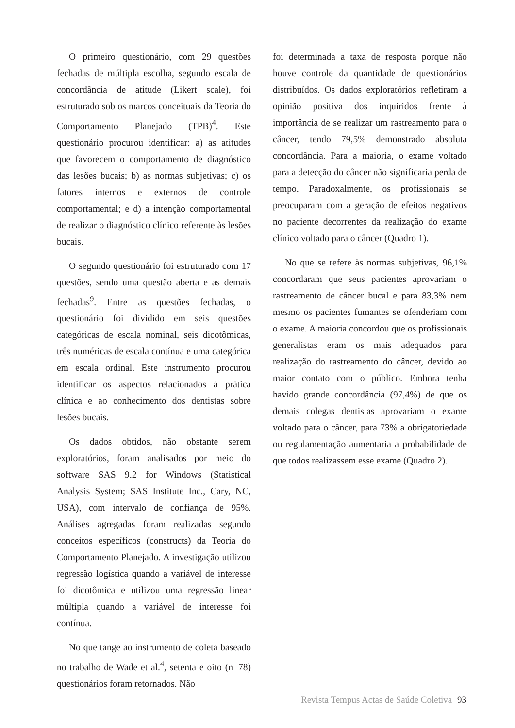O primeiro questionário, com 29 questões fechadas de múltipla escolha, segundo escala de concordância de atitude (Likert scale), foi estruturado sob os marcos conceituais da Teoria do Comportamento Planejado (TPB)<sup>4</sup>. Este questionário procurou identificar: a) as atitudes que favorecem o comportamento de diagnóstico das lesões bucais; b) as normas subjetivas; c) os fatores internos e externos de controle comportamental; e d) a intenção comportamental de realizar o diagnóstico clínico referente às lesões bucais.
O segundo questionário foi estruturado com 17 questões, sendo uma questão aberta e as demais fechadas<sup>9</sup>. Entre as questões fechadas, o questionário foi dividido em seis questões categóricas de escala nominal, seis dicotômicas, três numéricas de escala contínua e uma categórica em escala ordinal. Este instrumento procurou identificar os aspectos relacionados à prática clínica e ao conhecimento dos dentistas sobre lesões bucais.
Os dados obtidos, não obstante serem exploratórios, foram analisados por meio do software SAS 9.2 for Windows (Statistical Analysis System; SAS Institute Inc., Cary, NC, USA), com intervalo de confiança de 95%. Análises agregadas foram realizadas segundo conceitos específicos (constructs) da Teoria do Comportamento Planejado. A investigação utilizou regressão logística quando a variável de interesse foi dicotômica e utilizou uma regressão linear múltipla quando a variável de interesse foi contínua.
No que tange ao instrumento de coleta baseado no trabalho de Wade et al.<sup>4</sup>, setenta e oito (n=78) questionários foram retornados. Não
foi determinada a taxa de resposta porque não houve controle da quantidade de questionários distribuídos. Os dados exploratórios refletiram a opinião positiva dos inquiridos frente à importância de se realizar um rastreamento para o câncer, tendo 79,5% demonstrado absoluta concordância. Para a maioria, o exame voltado para a detecção do câncer não significaria perda de tempo. Paradoxalmente, os profissionais se preocuparam com a geração de efeitos negativos no paciente decorrentes da realização do exame clínico voltado para o câncer (Quadro 1).
No que se refere às normas subjetivas, 96,1% concordaram que seus pacientes aprovariam o rastreamento de câncer bucal e para 83,3% nem mesmo os pacientes fumantes se ofenderiam com o exame. A maioria concordou que os profissionais generalistas eram os mais adequados para realização do rastreamento do câncer, devido ao maior contato com o público. Embora tenha havido grande concordância (97,4%) de que os demais colegas dentistas aprovariam o exame voltado para o câncer, para 73% a obrigatoriedade ou regulamentação aumentaria a probabilidade de que todos realizassem esse exame (Quadro 2).
Revista Tempus Actas de Saúde Coletiva 93